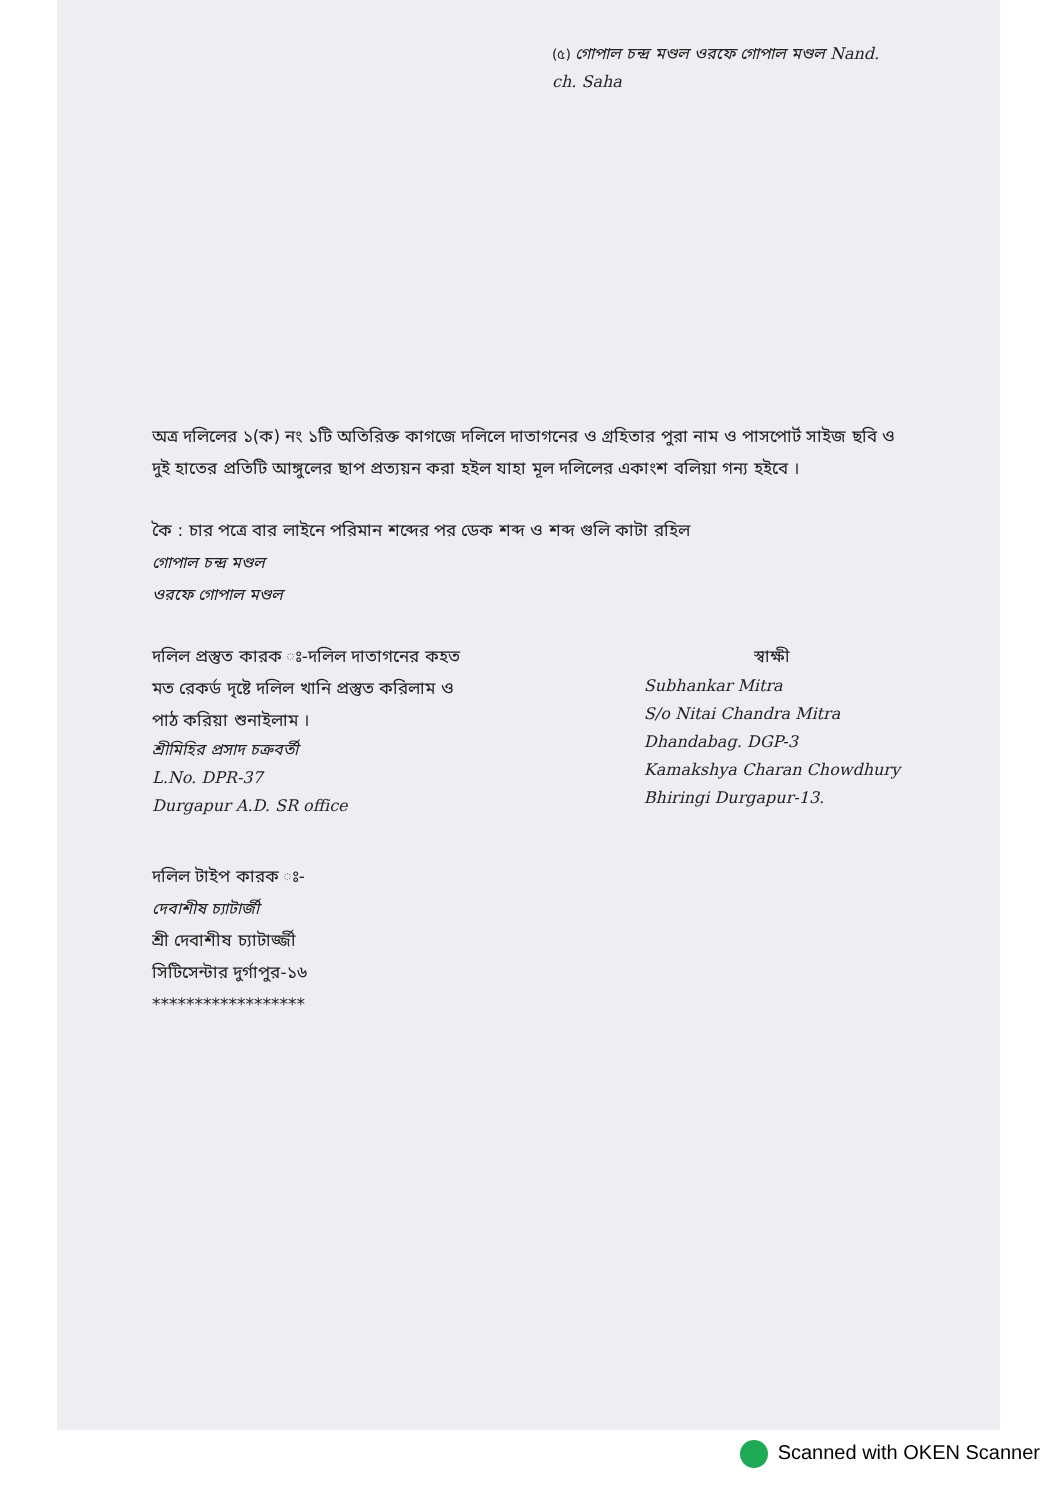(৫) গোপাল চন্দ্র মণ্ডল ওরফে গোপাল মণ্ডল Nand. ch. Saha
অত্র দলিলের ১(ক) নং ১টি অতিরিক্ত কাগজে দলিলে দাতাগনের ও গ্রহিতার পুরা নাম ও পাসপোর্ট সাইজ ছবি ও দুই হাতের প্রতিটি আঙ্গুলের ছাপ প্রত্যয়ন করা হইল যাহা মূল দলিলের একাংশ বলিয়া গন্য হইবে ।
কৈ : চার পত্রে বার লাইনে পরিমান শব্দের পর ডেক শব্দ ও শব্দ গুলি কাটা রহিল
গোপাল চন্দ্র মণ্ডল
ওরফে গোপাল মণ্ডল
দলিল প্রস্তুত কারক ঃ-দলিল দাতাগনের কহত
মত রেকর্ড দৃষ্টে দলিল খানি প্রস্তুত করিলাম ও
পাঠ করিয়া শুনাইলাম ।
শ্রীমিহির প্রসাদ চক্রবর্তী
L.No. DPR-37
Durgapur A.D. SR office
স্বাক্ষী
Subhankar Mitra
S/o Nitai Chandra Mitra
Dhandabag. DGP-3
Kamakshya Charan Chowdhury
Bhiringi Durgapur-13.
দলিল টাইপ কারক ঃ-
দেবাশীষ চ্যাটার্জী
শ্রী দেবাশীষ চ্যাটার্জ্জী
সিটিসেন্টার দুর্গাপুর-১৬
******************
Scanned with OKEN Scanner